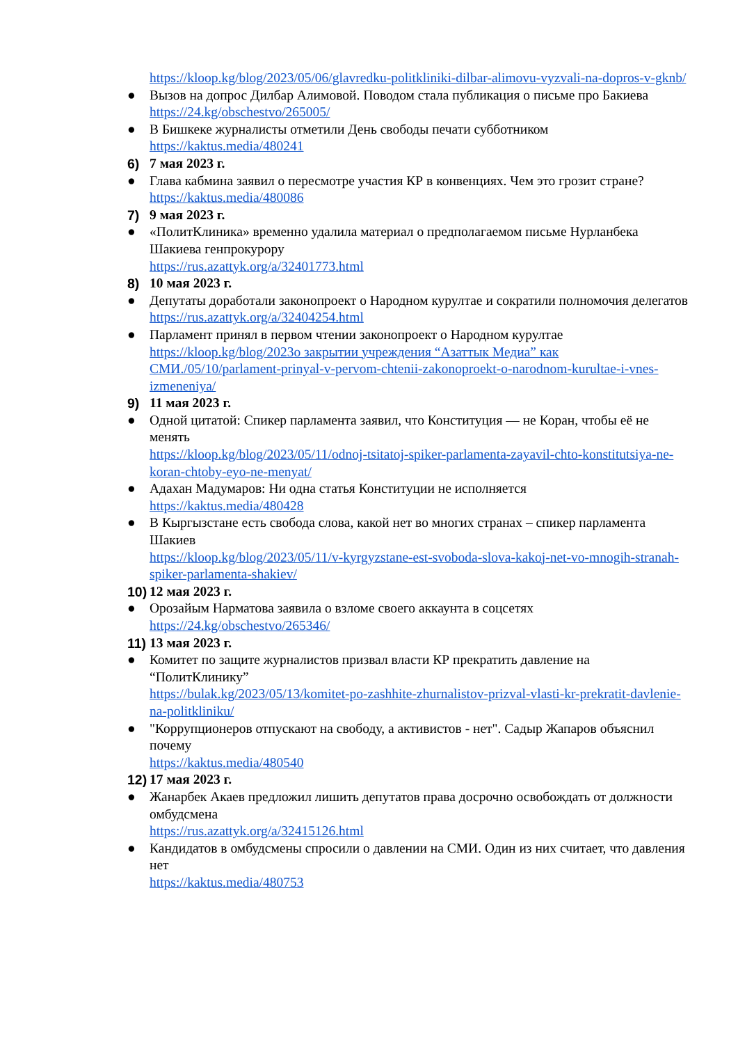https://kloop.kg/blog/2023/05/06/glavredku-politkliniki-dilbar-alimovu-vyzvali-na-dopros-v-gknb/
● Вызов на допрос Дилбар Алимовой. Поводом стала публикация о письме про Бакиева
https://24.kg/obschestvo/265005/
● В Бишкеке журналисты отметили День свободы печати субботником
https://kaktus.media/480241
6) 7 мая 2023 г.
● Глава кабмина заявил о пересмотре участия КР в конвенциях. Чем это грозит стране?
https://kaktus.media/480086
7) 9 мая 2023 г.
● «ПолитКлиника» временно удалила материал о предполагаемом письме Нурланбека Шакиева генпрокурору
https://rus.azattyk.org/a/32401773.html
8) 10 мая 2023 г.
● Депутаты доработали законопроект о Народном курултае и сократили полномочия делегатов
https://rus.azattyk.org/a/32404254.html
● Парламент принял в первом чтении законопроект о Народном курултае
https://kloop.kg/blog/2023о закрытии учреждения “Азаттык Медиа” как СМИ./05/10/parlament-prinyal-v-pervom-chtenii-zakonoproekt-o-narodnom-kurultae-i-vnes-izmeneniya/
9) 11 мая 2023 г.
● Одной цитатой: Спикер парламента заявил, что Конституция — не Коран, чтобы её не менять
https://kloop.kg/blog/2023/05/11/odnoj-tsitatoj-spiker-parlamenta-zayavil-chto-konstitutsiya-ne-koran-chtoby-eyo-ne-menyat/
● Адахан Мадумаров: Ни одна статья Конституции не исполняется
https://kaktus.media/480428
● В Кыргызстане есть свобода слова, какой нет во многих странах – спикер парламента Шакиев
https://kloop.kg/blog/2023/05/11/v-kyrgyzstane-est-svoboda-slova-kakoj-net-vo-mnogih-stranah-spiker-parlamenta-shakiev/
10) 12 мая 2023 г.
● Орозайым Нарматова заявила о взломе своего аккаунта в соцсетях
https://24.kg/obschestvo/265346/
11) 13 мая 2023 г.
● Комитет по защите журналистов призвал власти КР прекратить давление на “ПолитКлинику”
https://bulak.kg/2023/05/13/komitet-po-zashhite-zhurnalistov-prizval-vlasti-kr-prekratit-davlenie-na-politkliniku/
● "Коррупционеров отпускают на свободу, а активистов - нет". Садыр Жапаров объяснил почему
https://kaktus.media/480540
12) 17 мая 2023 г.
● Жанарбек Акаев предложил лишить депутатов права досрочно освобождать от должности омбудсмена
https://rus.azattyk.org/a/32415126.html
● Кандидатов в омбудсмены спросили о давлении на СМИ. Один из них считает, что давления нет
https://kaktus.media/480753